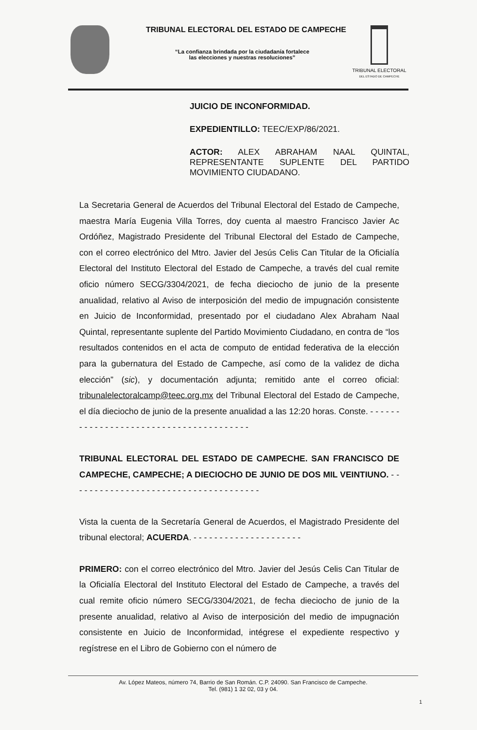TRIBUNAL ELECTORAL DEL ESTADO DE CAMPECHE
“La confianza brindada por la ciudadanía fortalece
las elecciones y nuestras resoluciones”
TRIBUNAL ELECTORAL
DEL ESTADO DE CAMPECHE
JUICIO DE INCONFORMIDAD.
EXPEDIENTILLO: TEEC/EXP/86/2021.
ACTOR: ALEX ABRAHAM NAAL QUINTAL, REPRESENTANTE SUPLENTE DEL PARTIDO MOVIMIENTO CIUDADANO.
La Secretaria General de Acuerdos del Tribunal Electoral del Estado de Campeche, maestra María Eugenia Villa Torres, doy cuenta al maestro Francisco Javier Ac Ordóñez, Magistrado Presidente del Tribunal Electoral del Estado de Campeche, con el correo electrónico del Mtro. Javier del Jesús Celis Can Titular de la Oficialía Electoral del Instituto Electoral del Estado de Campeche, a través del cual remite oficio número SECG/3304/2021, de fecha dieciocho de junio de la presente anualidad, relativo al Aviso de interposición del medio de impugnación consistente en Juicio de Inconformidad, presentado por el ciudadano Alex Abraham Naal Quintal, representante suplente del Partido Movimiento Ciudadano, en contra de “los resultados contenidos en el acta de computo de entidad federativa de la elección para la gubernatura del Estado de Campeche, así como de la validez de dicha elección” (sic), y documentación adjunta; remitido ante el correo oficial: tribunalelectoralcamp@teec.org.mx del Tribunal Electoral del Estado de Campeche, el día dieciocho de junio de la presente anualidad a las 12:20 horas. Conste. - - - - - - - - - - - - - - - - - - - - - - - - - - - - - - - - - - - - - - -
TRIBUNAL ELECTORAL DEL ESTADO DE CAMPECHE. SAN FRANCISCO DE CAMPECHE, CAMPECHE; A DIECIOCHO DE JUNIO DE DOS MIL VEINTIUNO. - - - - - - - - - - - - - - - - - - - - - - - - - - - - - - - - - - - - -
Vista la cuenta de la Secretaría General de Acuerdos, el Magistrado Presidente del tribunal electoral; ACUERDA. - - - - - - - - - - - - - - - - - - - - -
PRIMERO: con el correo electrónico del Mtro. Javier del Jesús Celis Can Titular de la Oficialía Electoral del Instituto Electoral del Estado de Campeche, a través del cual remite oficio número SECG/3304/2021, de fecha dieciocho de junio de la presente anualidad, relativo al Aviso de interposición del medio de impugnación consistente en Juicio de Inconformidad, intégrese el expediente respectivo y regístrese en el Libro de Gobierno con el número de
Av. López Mateos, número 74, Barrio de San Román. C.P. 24090. San Francisco de Campeche.
Tel. (981) 1 32 02, 03 y 04.
1